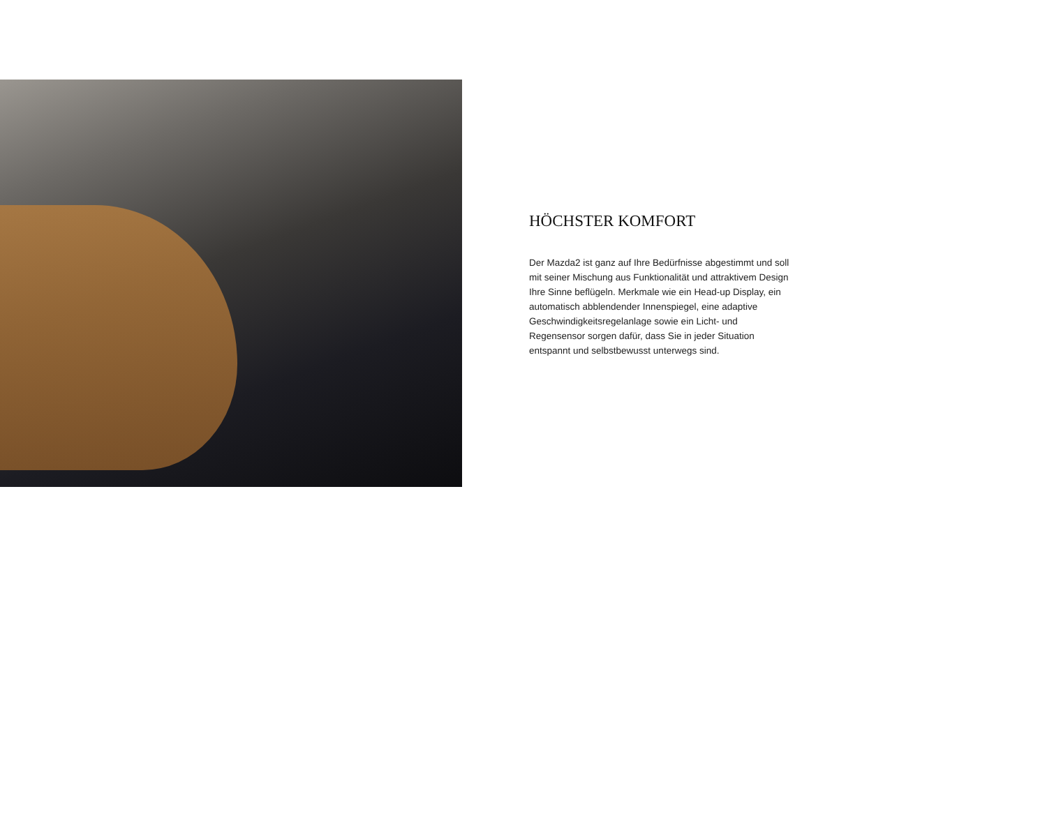HÖCHSTER KOMFORT
Der Mazda2 ist ganz auf Ihre Bedürfnisse abgestimmt und soll mit seiner Mischung aus Funktionalität und attraktivem Design Ihre Sinne beflügeln. Merkmale wie ein Head-up Display, ein automatisch abblendender Innenspiegel, eine adaptive Geschwindigkeitsregelanlage sowie ein Licht- und Regensensor sorgen dafür, dass Sie in jeder Situation entspannt und selbstbewusst unterwegs sind.